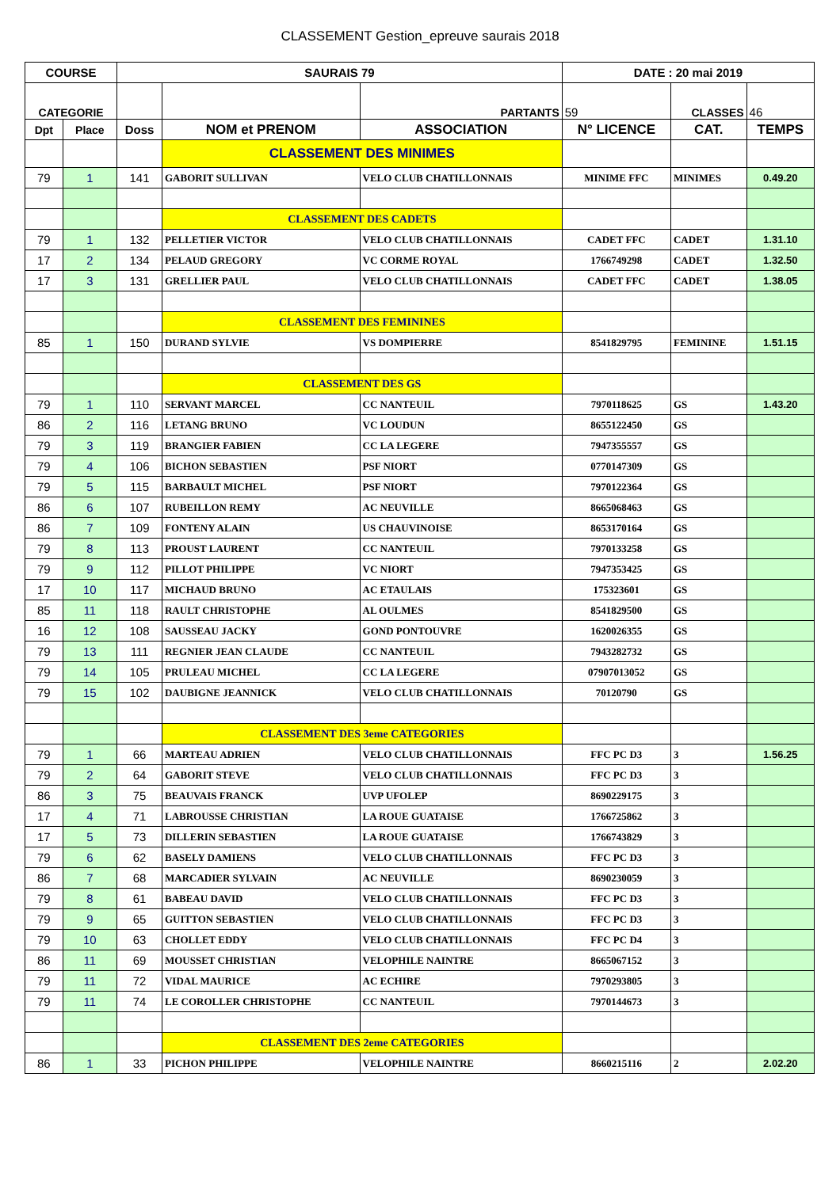CLASSEMENT Gestion_epreuve saurais 2018
| COURSE | | SAURAIS 79 | | | DATE : 20 mai 2019 | | |
| --- | --- | --- | --- | --- | --- | --- | --- |
| CATEGORIE | | | | PARTANTS | 59 | CLASSES | 46 |
| Dpt | Place | Doss | NOM et PRENOM | ASSOCIATION | N° LICENCE | CAT. | TEMPS |
| | | | CLASSEMENT DES MINIMES | | | | |
| 79 | 1 | 141 | GABORIT SULLIVAN | VELO CLUB CHATILLONNAIS | MINIME FFC | MINIMES | 0.49.20 |
| | | | CLASSEMENT DES CADETS | | | | |
| 79 | 1 | 132 | PELLETIER VICTOR | VELO CLUB CHATILLONNAIS | CADET FFC | CADET | 1.31.10 |
| 17 | 2 | 134 | PELAUD GREGORY | VC CORME ROYAL | 1766749298 | CADET | 1.32.50 |
| 17 | 3 | 131 | GRELLIER PAUL | VELO CLUB CHATILLONNAIS | CADET FFC | CADET | 1.38.05 |
| | | | CLASSEMENT DES FEMININES | | | | |
| 85 | 1 | 150 | DURAND SYLVIE | VS DOMPIERRE | 8541829795 | FEMININE | 1.51.15 |
| | | | CLASSEMENT DES GS | | | | |
| 79 | 1 | 110 | SERVANT MARCEL | CC NANTEUIL | 7970118625 | GS | 1.43.20 |
| 86 | 2 | 116 | LETANG BRUNO | VC LOUDUN | 8655122450 | GS | |
| 79 | 3 | 119 | BRANGIER FABIEN | CC LA LEGERE | 7947355557 | GS | |
| 79 | 4 | 106 | BICHON SEBASTIEN | PSF NIORT | 0770147309 | GS | |
| 79 | 5 | 115 | BARBAULT MICHEL | PSF NIORT | 7970122364 | GS | |
| 86 | 6 | 107 | RUBEILLON REMY | AC NEUVILLE | 8665068463 | GS | |
| 86 | 7 | 109 | FONTENY ALAIN | US CHAUVINOISE | 8653170164 | GS | |
| 79 | 8 | 113 | PROUST LAURENT | CC NANTEUIL | 7970133258 | GS | |
| 79 | 9 | 112 | PILLOT PHILIPPE | VC NIORT | 7947353425 | GS | |
| 17 | 10 | 117 | MICHAUD BRUNO | AC ETAULAIS | 175323601 | GS | |
| 85 | 11 | 118 | RAULT CHRISTOPHE | AL OULMES | 8541829500 | GS | |
| 16 | 12 | 108 | SAUSSEAU JACKY | GOND PONTOUVRE | 1620026355 | GS | |
| 79 | 13 | 111 | REGNIER JEAN CLAUDE | CC NANTEUIL | 7943282732 | GS | |
| 79 | 14 | 105 | PRULEAU MICHEL | CC LA LEGERE | 07907013052 | GS | |
| 79 | 15 | 102 | DAUBIGNE JEANNICK | VELO CLUB CHATILLONNAIS | 70120790 | GS | |
| | | | CLASSEMENT DES 3eme CATEGORIES | | | | |
| 79 | 1 | 66 | MARTEAU ADRIEN | VELO CLUB CHATILLONNAIS | FFC PC D3 | 3 | 1.56.25 |
| 79 | 2 | 64 | GABORIT STEVE | VELO CLUB CHATILLONNAIS | FFC PC D3 | 3 | |
| 86 | 3 | 75 | BEAUVAIS FRANCK | UVP UFOLEP | 8690229175 | 3 | |
| 17 | 4 | 71 | LABROUSSE CHRISTIAN | LA ROUE GUATAISE | 1766725862 | 3 | |
| 17 | 5 | 73 | DILLERIN SEBASTIEN | LA ROUE GUATAISE | 1766743829 | 3 | |
| 79 | 6 | 62 | BASELY DAMIENS | VELO CLUB CHATILLONNAIS | FFC PC D3 | 3 | |
| 86 | 7 | 68 | MARCADIER SYLVAIN | AC NEUVILLE | 8690230059 | 3 | |
| 79 | 8 | 61 | BABEAU DAVID | VELO CLUB CHATILLONNAIS | FFC PC D3 | 3 | |
| 79 | 9 | 65 | GUITTON SEBASTIEN | VELO CLUB CHATILLONNAIS | FFC PC D3 | 3 | |
| 79 | 10 | 63 | CHOLLET EDDY | VELO CLUB CHATILLONNAIS | FFC PC D4 | 3 | |
| 86 | 11 | 69 | MOUSSET CHRISTIAN | VELOPHILE NAINTRE | 8665067152 | 3 | |
| 79 | 11 | 72 | VIDAL MAURICE | AC ECHIRE | 7970293805 | 3 | |
| 79 | 11 | 74 | LE COROLLER CHRISTOPHE | CC NANTEUIL | 7970144673 | 3 | |
| | | | CLASSEMENT DES 2eme CATEGORIES | | | | |
| 86 | 1 | 33 | PICHON PHILIPPE | VELOPHILE NAINTRE | 8660215116 | 2 | 2.02.20 |